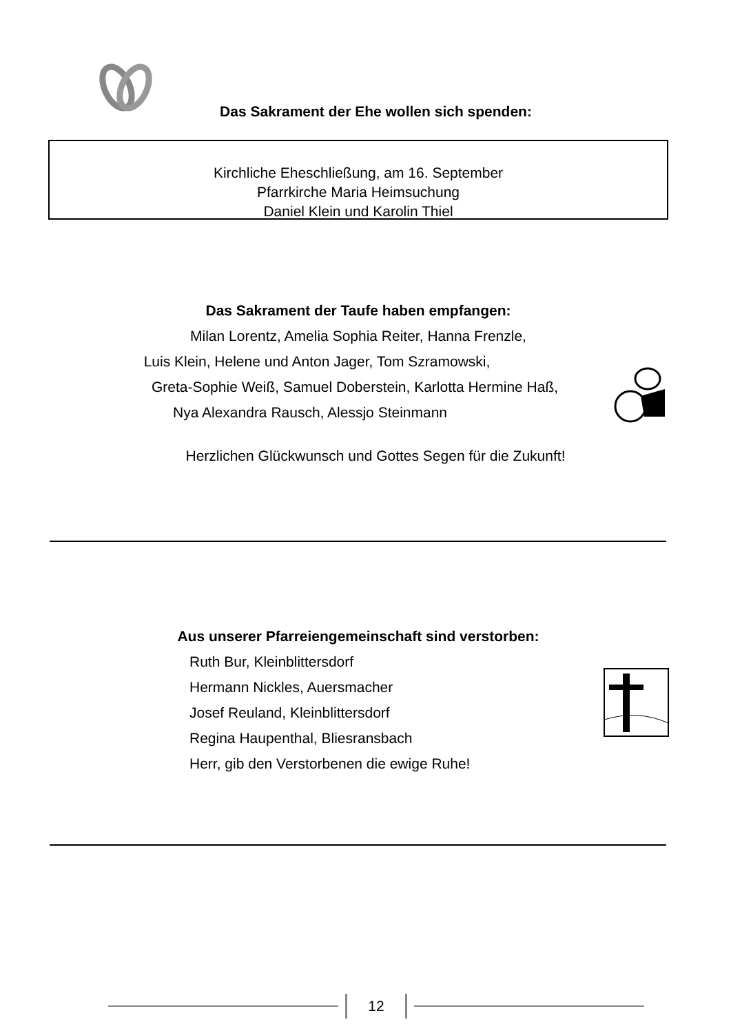Das Sakrament der Ehe wollen sich spenden:
Kirchliche Eheschließung, am 16. September
Pfarrkirche Maria Heimsuchung
Daniel Klein und Karolin Thiel
Das Sakrament der Taufe haben empfangen:
Milan Lorentz, Amelia Sophia Reiter, Hanna Frenzle,
Luis Klein, Helene und Anton Jager, Tom Szramowski,
Greta-Sophie Weiß, Samuel Doberstein, Karlotta Hermine Haß,
Nya Alexandra Rausch, Alessjo Steinmann
Herzlichen Glückwunsch und Gottes Segen für die Zukunft!
Aus unserer Pfarreiengemeinschaft sind verstorben:
Ruth Bur, Kleinblittersdorf
Hermann Nickles, Auersmacher
Josef Reuland, Kleinblittersdorf
Regina Haupenthal, Bliesransbach
Herr, gib den Verstorbenen die ewige Ruhe!
12